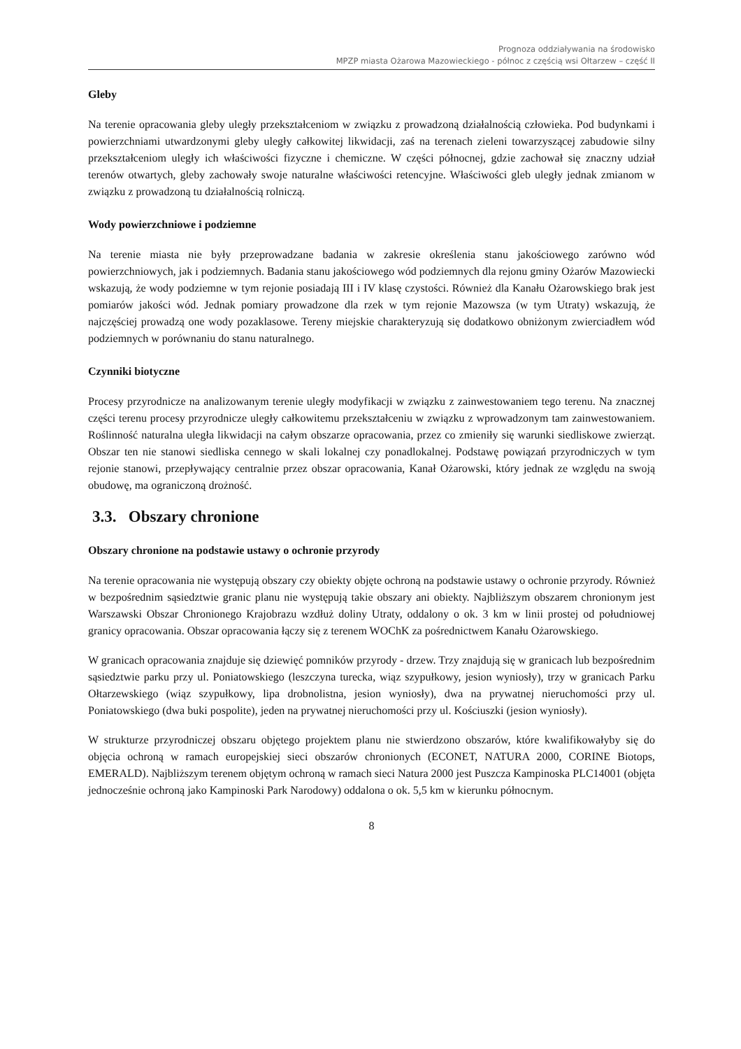Prognoza oddziaływania na środowisko
MPZP miasta Ożarowa Mazowieckiego - północ z częścią wsi Ołtarzew – część II
Gleby
Na terenie opracowania gleby uległy przekształceniom w związku z prowadzoną działalnością człowieka. Pod budynkami i powierzchniami utwardzonymi gleby uległy całkowitej likwidacji, zaś na terenach zieleni towarzyszącej zabudowie silny przekształceniom uległy ich właściwości fizyczne i chemiczne. W części północnej, gdzie zachował się znaczny udział terenów otwartych, gleby zachowały swoje naturalne właściwości retencyjne. Właściwości gleb uległy jednak zmianom w związku z prowadzoną tu działalnością rolniczą.
Wody powierzchniowe i podziemne
Na terenie miasta nie były przeprowadzane badania w zakresie określenia stanu jakościowego zarówno wód powierzchniowych, jak i podziemnych. Badania stanu jakościowego wód podziemnych dla rejonu gminy Ożarów Mazowiecki wskazują, że wody podziemne w tym rejonie posiadają III i IV klasę czystości. Również dla Kanału Ożarowskiego brak jest pomiarów jakości wód. Jednak pomiary prowadzone dla rzek w tym rejonie Mazowsza (w tym Utraty) wskazują, że najczęściej prowadzą one wody pozaklasowe. Tereny miejskie charakteryzują się dodatkowo obniżonym zwierciadłem wód podziemnych w porównaniu do stanu naturalnego.
Czynniki biotyczne
Procesy przyrodnicze na analizowanym terenie uległy modyfikacji w związku z zainwestowaniem tego terenu. Na znacznej części terenu procesy przyrodnicze uległy całkowitemu przekształceniu w związku z wprowadzonym tam zainwestowaniem. Roślinność naturalna uległa likwidacji na całym obszarze opracowania, przez co zmieniły się warunki siedliskowe zwierząt. Obszar ten nie stanowi siedliska cennego w skali lokalnej czy ponadlokalnej. Podstawę powiązań przyrodniczych w tym rejonie stanowi, przepływający centralnie przez obszar opracowania, Kanał Ożarowski, który jednak ze względu na swoją obudowę, ma ograniczoną drożność.
3.3. Obszary chronione
Obszary chronione na podstawie ustawy o ochronie przyrody
Na terenie opracowania nie występują obszary czy obiekty objęte ochroną na podstawie ustawy o ochronie przyrody. Również w bezpośrednim sąsiedztwie granic planu nie występują takie obszary ani obiekty. Najbliższym obszarem chronionym jest Warszawski Obszar Chronionego Krajobrazu wzdłuż doliny Utraty, oddalony o ok. 3 km w linii prostej od południowej granicy opracowania. Obszar opracowania łączy się z terenem WOChK za pośrednictwem Kanału Ożarowskiego.
W granicach opracowania znajduje się dziewięć pomników przyrody - drzew. Trzy znajdują się w granicach lub bezpośrednim sąsiedztwie parku przy ul. Poniatowskiego (leszczyna turecka, wiąz szypułkowy, jesion wyniosły), trzy w granicach Parku Ołtarzewskiego (wiąz szypułkowy, lipa drobnolistna, jesion wyniosły), dwa na prywatnej nieruchomości przy ul. Poniatowskiego (dwa buki pospolite), jeden na prywatnej nieruchomości przy ul. Kościuszki (jesion wyniosły).
W strukturze przyrodniczej obszaru objętego projektem planu nie stwierdzono obszarów, które kwalifikowałyby się do objęcia ochroną w ramach europejskiej sieci obszarów chronionych (ECONET, NATURA 2000, CORINE Biotops, EMERALD). Najbliższym terenem objętym ochroną w ramach sieci Natura 2000 jest Puszcza Kampinoska PLC14001 (objęta jednocześnie ochroną jako Kampinoski Park Narodowy) oddalona o ok. 5,5 km w kierunku północnym.
8